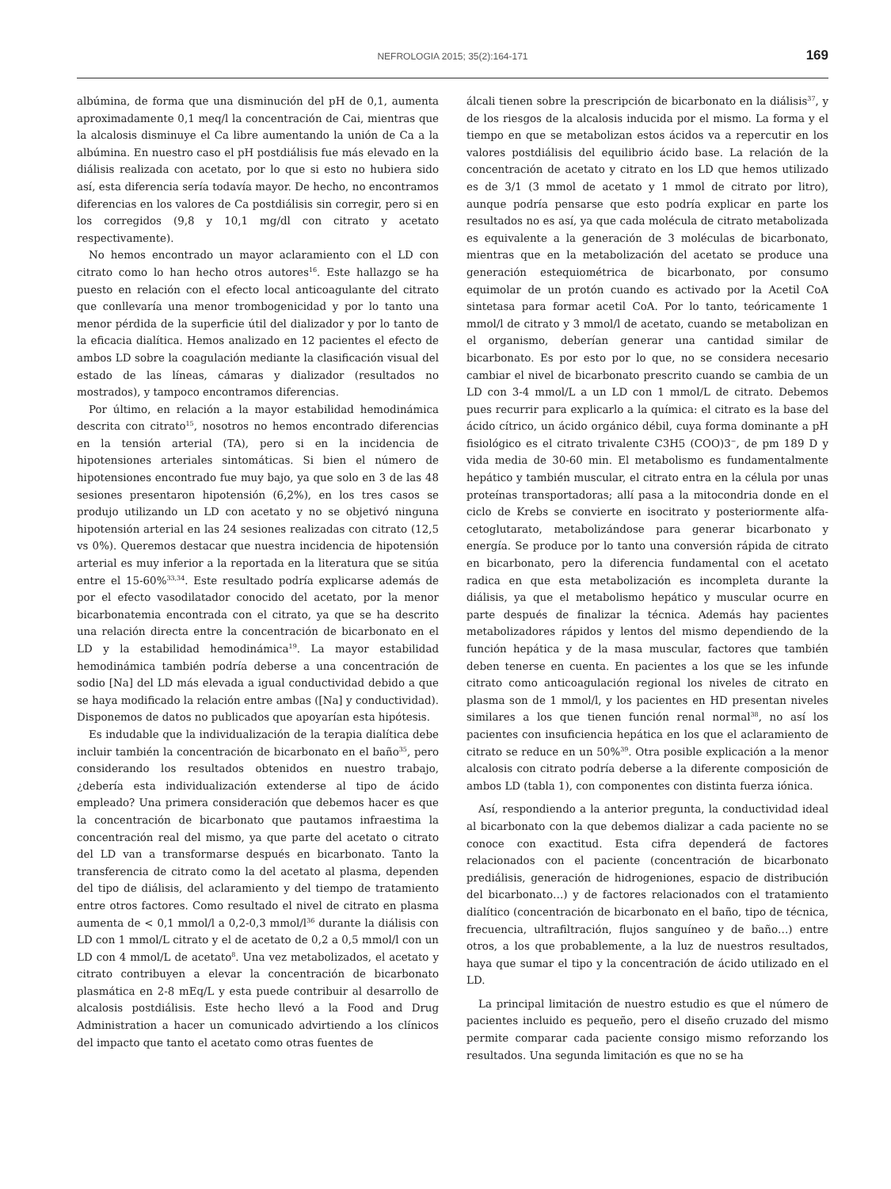NEFROLOGIA 2015; 35(2):164-171 169
albúmina, de forma que una disminución del pH de 0,1, aumenta aproximadamente 0,1 meq/l la concentración de Cai, mientras que la alcalosis disminuye el Ca libre aumentando la unión de Ca a la albúmina. En nuestro caso el pH postdiálisis fue más elevado en la diálisis realizada con acetato, por lo que si esto no hubiera sido así, esta diferencia sería todavía mayor. De hecho, no encontramos diferencias en los valores de Ca postdiálisis sin corregir, pero si en los corregidos (9,8 y 10,1 mg/dl con citrato y acetato respectivamente).
No hemos encontrado un mayor aclaramiento con el LD con citrato como lo han hecho otros autores<sup>16</sup>. Este hallazgo se ha puesto en relación con el efecto local anticoagulante del citrato que conllevaría una menor trombogenicidad y por lo tanto una menor pérdida de la superficie útil del dializador y por lo tanto de la eficacia dialítica. Hemos analizado en 12 pacientes el efecto de ambos LD sobre la coagulación mediante la clasificación visual del estado de las líneas, cámaras y dializador (resultados no mostrados), y tampoco encontramos diferencias.
Por último, en relación a la mayor estabilidad hemodinámica descrita con citrato<sup>15</sup>, nosotros no hemos encontrado diferencias en la tensión arterial (TA), pero si en la incidencia de hipotensiones arteriales sintomáticas. Si bien el número de hipotensiones encontrado fue muy bajo, ya que solo en 3 de las 48 sesiones presentaron hipotensión (6,2%), en los tres casos se produjo utilizando un LD con acetato y no se objetivó ninguna hipotensión arterial en las 24 sesiones realizadas con citrato (12,5 vs 0%). Queremos destacar que nuestra incidencia de hipotensión arterial es muy inferior a la reportada en la literatura que se sitúa entre el 15-60%<sup>33,34</sup>. Este resultado podría explicarse además de por el efecto vasodilatador conocido del acetato, por la menor bicarbonatemia encontrada con el citrato, ya que se ha descrito una relación directa entre la concentración de bicarbonato en el LD y la estabilidad hemodinámica<sup>19</sup>. La mayor estabilidad hemodinámica también podría deberse a una concentración de sodio [Na] del LD más elevada a igual conductividad debido a que se haya modificado la relación entre ambas ([Na] y conductividad). Disponemos de datos no publicados que apoyarían esta hipótesis.
Es indudable que la individualización de la terapia dialítica debe incluir también la concentración de bicarbonato en el baño<sup>35</sup>, pero considerando los resultados obtenidos en nuestro trabajo, ¿debería esta individualización extenderse al tipo de ácido empleado? Una primera consideración que debemos hacer es que la concentración de bicarbonato que pautamos infraestima la concentración real del mismo, ya que parte del acetato o citrato del LD van a transformarse después en bicarbonato. Tanto la transferencia de citrato como la del acetato al plasma, dependen del tipo de diálisis, del aclaramiento y del tiempo de tratamiento entre otros factores. Como resultado el nivel de citrato en plasma aumenta de < 0,1 mmol/l a 0,2-0,3 mmol/l<sup>36</sup> durante la diálisis con LD con 1 mmol/L citrato y el de acetato de 0,2 a 0,5 mmol/l con un LD con 4 mmol/L de acetato<sup>8</sup>. Una vez metabolizados, el acetato y citrato contribuyen a elevar la concentración de bicarbonato plasmática en 2-8 mEq/L y esta puede contribuir al desarrollo de alcalosis postdiálisis. Este hecho llevó a la Food and Drug Administration a hacer un comunicado advirtiendo a los clínicos del impacto que tanto el acetato como otras fuentes de
álcali tienen sobre la prescripción de bicarbonato en la diálisis<sup>37</sup>, y de los riesgos de la alcalosis inducida por el mismo. La forma y el tiempo en que se metabolizan estos ácidos va a repercutir en los valores postdiálisis del equilibrio ácido base. La relación de la concentración de acetato y citrato en los LD que hemos utilizado es de 3/1 (3 mmol de acetato y 1 mmol de citrato por litro), aunque podría pensarse que esto podría explicar en parte los resultados no es así, ya que cada molécula de citrato metabolizada es equivalente a la generación de 3 moléculas de bicarbonato, mientras que en la metabolización del acetato se produce una generación estequiométrica de bicarbonato, por consumo equimolar de un protón cuando es activado por la Acetil CoA sintetasa para formar acetil CoA. Por lo tanto, teóricamente 1 mmol/l de citrato y 3 mmol/l de acetato, cuando se metabolizan en el organismo, deberían generar una cantidad similar de bicarbonato. Es por esto por lo que, no se considera necesario cambiar el nivel de bicarbonato prescrito cuando se cambia de un LD con 3-4 mmol/L a un LD con 1 mmol/L de citrato. Debemos pues recurrir para explicarlo a la química: el citrato es la base del ácido cítrico, un ácido orgánico débil, cuya forma dominante a pH fisiológico es el citrato trivalente C3H5 (COO)3<sup>−</sup>, de pm 189 D y vida media de 30-60 min. El metabolismo es fundamentalmente hepático y también muscular, el citrato entra en la célula por unas proteínas transportadoras; allí pasa a la mitocondria donde en el ciclo de Krebs se convierte en isocitrato y posteriormente alfa-cetoglutarato, metabolizándose para generar bicarbonato y energía. Se produce por lo tanto una conversión rápida de citrato en bicarbonato, pero la diferencia fundamental con el acetato radica en que esta metabolización es incompleta durante la diálisis, ya que el metabolismo hepático y muscular ocurre en parte después de finalizar la técnica. Además hay pacientes metabolizadores rápidos y lentos del mismo dependiendo de la función hepática y de la masa muscular, factores que también deben tenerse en cuenta. En pacientes a los que se les infunde citrato como anticoagulación regional los niveles de citrato en plasma son de 1 mmol/l, y los pacientes en HD presentan niveles similares a los que tienen función renal normal<sup>38</sup>, no así los pacientes con insuficiencia hepática en los que el aclaramiento de citrato se reduce en un 50%<sup>39</sup>. Otra posible explicación a la menor alcalosis con citrato podría deberse a la diferente composición de ambos LD (tabla 1), con componentes con distinta fuerza iónica.
Así, respondiendo a la anterior pregunta, la conductividad ideal al bicarbonato con la que debemos dializar a cada paciente no se conoce con exactitud. Esta cifra dependerá de factores relacionados con el paciente (concentración de bicarbonato prediálisis, generación de hidrogeniones, espacio de distribución del bicarbonato…) y de factores relacionados con el tratamiento dialítico (concentración de bicarbonato en el baño, tipo de técnica, frecuencia, ultrafiltración, flujos sanguíneo y de baño…) entre otros, a los que probablemente, a la luz de nuestros resultados, haya que sumar el tipo y la concentración de ácido utilizado en el LD.
La principal limitación de nuestro estudio es que el número de pacientes incluido es pequeño, pero el diseño cruzado del mismo permite comparar cada paciente consigo mismo reforzando los resultados. Una segunda limitación es que no se ha